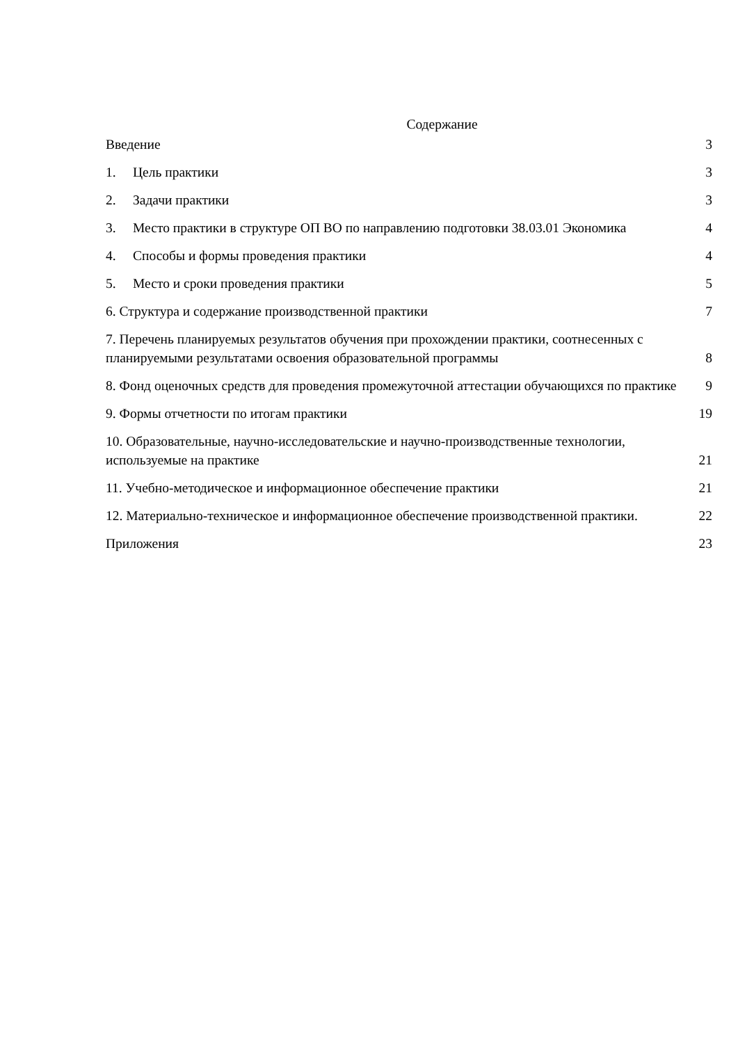Содержание
Введение 3
1. Цель практики 3
2. Задачи практики 3
3. Место практики в структуре ОП ВО по направлению подготовки 38.03.01 Экономика 4
4. Способы и формы проведения практики 4
5. Место и сроки проведения практики 5
6. Структура и содержание производственной практики 7
7. Перечень планируемых результатов обучения при прохождении практики, соотнесенных с планируемыми результатами освоения образовательной программы 8
8. Фонд оценочных средств для проведения промежуточной аттестации обучающихся по практике 9
9. Формы отчетности по итогам практики 19
10. Образовательные, научно-исследовательские и научно-производственные технологии, используемые на практике 21
11. Учебно-методическое и информационное обеспечение практики 21
12. Материально-техническое и информационное обеспечение производственной практики. 22
Приложения 23